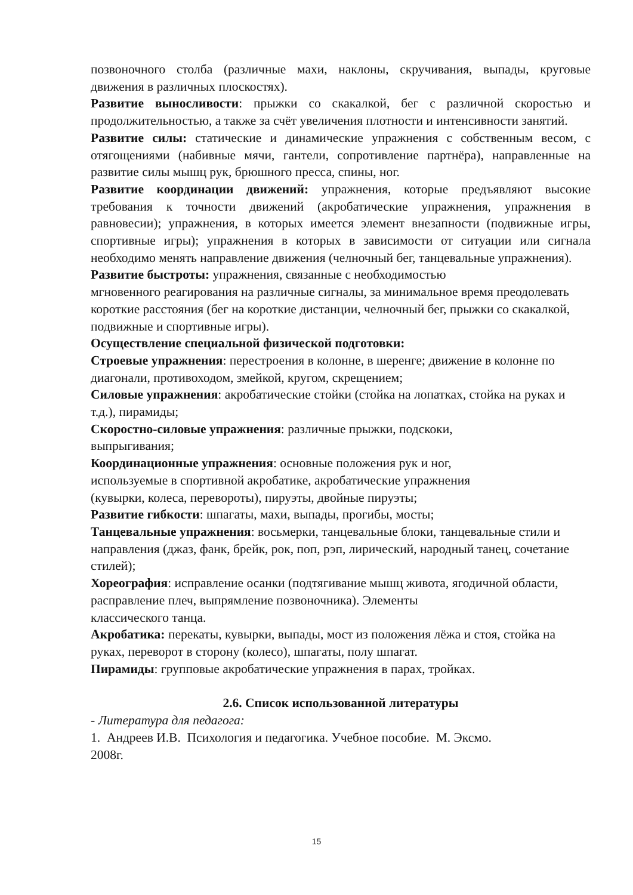позвоночного столба (различные махи, наклоны, скручивания, выпады, круговые движения в различных плоскостях).
Развитие выносливости: прыжки со скакалкой, бег с различной скоростью и продолжительностью, а также за счёт увеличения плотности и интенсивности занятий.
Развитие силы: статические и динамические упражнения с собственным весом, с отягощениями (набивные мячи, гантели, сопротивление партнёра), направленные на развитие силы мышц рук, брюшного пресса, спины, ног.
Развитие координации движений: упражнения, которые предъявляют высокие требования к точности движений (акробатические упражнения, упражнения в равновесии); упражнения, в которых имеется элемент внезапности (подвижные игры, спортивные игры); упражнения в которых в зависимости от ситуации или сигнала необходимо менять направление движения (челночный бег, танцевальные упражнения).
Развитие быстроты: упражнения, связанные с необходимостью
мгновенного реагирования на различные сигналы, за минимальное время преодолевать короткие расстояния (бег на короткие дистанции, челночный бег, прыжки со скакалкой, подвижные и спортивные игры).
Осуществление специальной физической подготовки:
Строевые упражнения: перестроения в колонне, в шеренге; движение в колонне по диагонали, противоходом, змейкой, кругом, скрещением;
Силовые упражнения: акробатические стойки (стойка на лопатках, стойка на руках и т.д.), пирамиды;
Скоростно-силовые упражнения: различные прыжки, подскоки,
выпрыгивания;
Координационные упражнения: основные положения рук и ног,
используемые в спортивной акробатике, акробатические упражнения
(кувырки, колеса, перевороты), пируэты, двойные пируэты;
Развитие гибкости: шпагаты, махи, выпады, прогибы, мосты;
Танцевальные упражнения: восьмерки, танцевальные блоки, танцевальные стили и направления (джаз, фанк, брейк, рок, поп, рэп, лирический, народный танец, сочетание стилей);
Хореография: исправление осанки (подтягивание мышц живота, ягодичной области, расправление плеч, выпрямление позвоночника). Элементы
классического танца.
Акробатика: перекаты, кувырки, выпады, мост из положения лёжа и стоя, стойка на руках, переворот в сторону (колесо), шпагаты, полу шпагат.
Пирамиды: групповые акробатические упражнения в парах, тройках.
2.6. Список использованной литературы
- Литература для педагога:
1. Андреев И.В. Психология и педагогика. Учебное пособие. М. Эксмо.
2008г.
15